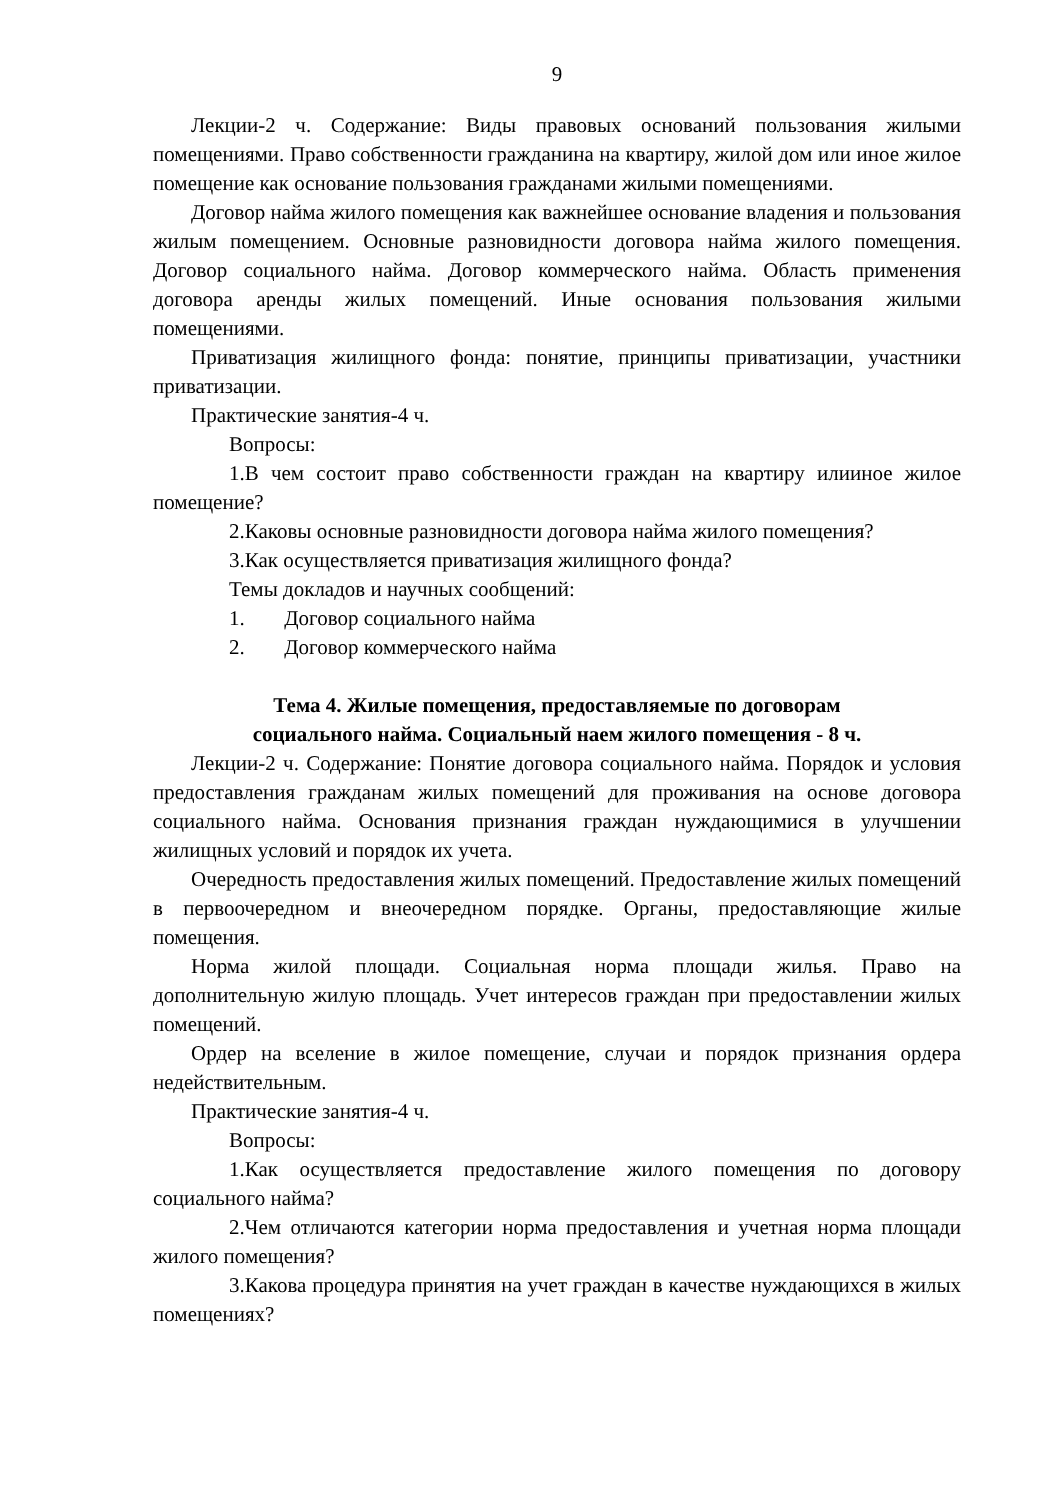9
Лекции-2 ч. Содержание: Виды правовых оснований пользования жилыми помещениями. Право собственности гражданина на квартиру, жилой дом или иное жилое помещение как основание пользования гражданами жилыми помещениями.
Договор найма жилого помещения как важнейшее основание владения и пользования жилым помещением. Основные разновидности договора найма жилого помещения. Договор социального найма. Договор коммерческого найма. Область применения договора аренды жилых помещений. Иные основания пользования жилыми помещениями.
Приватизация жилищного фонда: понятие, принципы приватизации, участники приватизации.
Практические занятия-4 ч.
Вопросы:
1.В чем состоит право собственности граждан на квартиру илииное жилое помещение?
2.Каковы основные разновидности договора найма жилого помещения?
3.Как осуществляется приватизация жилищного фонда?
Темы докладов и научных сообщений:
1. Договор социального найма
2. Договор коммерческого найма
Тема 4. Жилые помещения, предоставляемые по договорам
социального найма. Социальный наем жилого помещения - 8 ч.
Лекции-2 ч. Содержание: Понятие договора социального найма. Порядок и условия предоставления гражданам жилых помещений для проживания на основе договора социального найма. Основания признания граждан нуждающимися в улучшении жилищных условий и порядок их учета.
Очередность предоставления жилых помещений. Предоставление жилых помещений в первоочередном и внеочередном порядке. Органы, предоставляющие жилые помещения.
Норма жилой площади. Социальная норма площади жилья. Право на дополнительную жилую площадь. Учет интересов граждан при предоставлении жилых помещений.
Ордер на вселение в жилое помещение, случаи и порядок признания ордера недействительным.
Практические занятия-4 ч.
Вопросы:
1.Как осуществляется предоставление жилого помещения по договору социального найма?
2.Чем отличаются категории норма предоставления и учетная норма площади жилого помещения?
3.Какова процедура принятия на учет граждан в качестве нуждающихся в жилых помещениях?